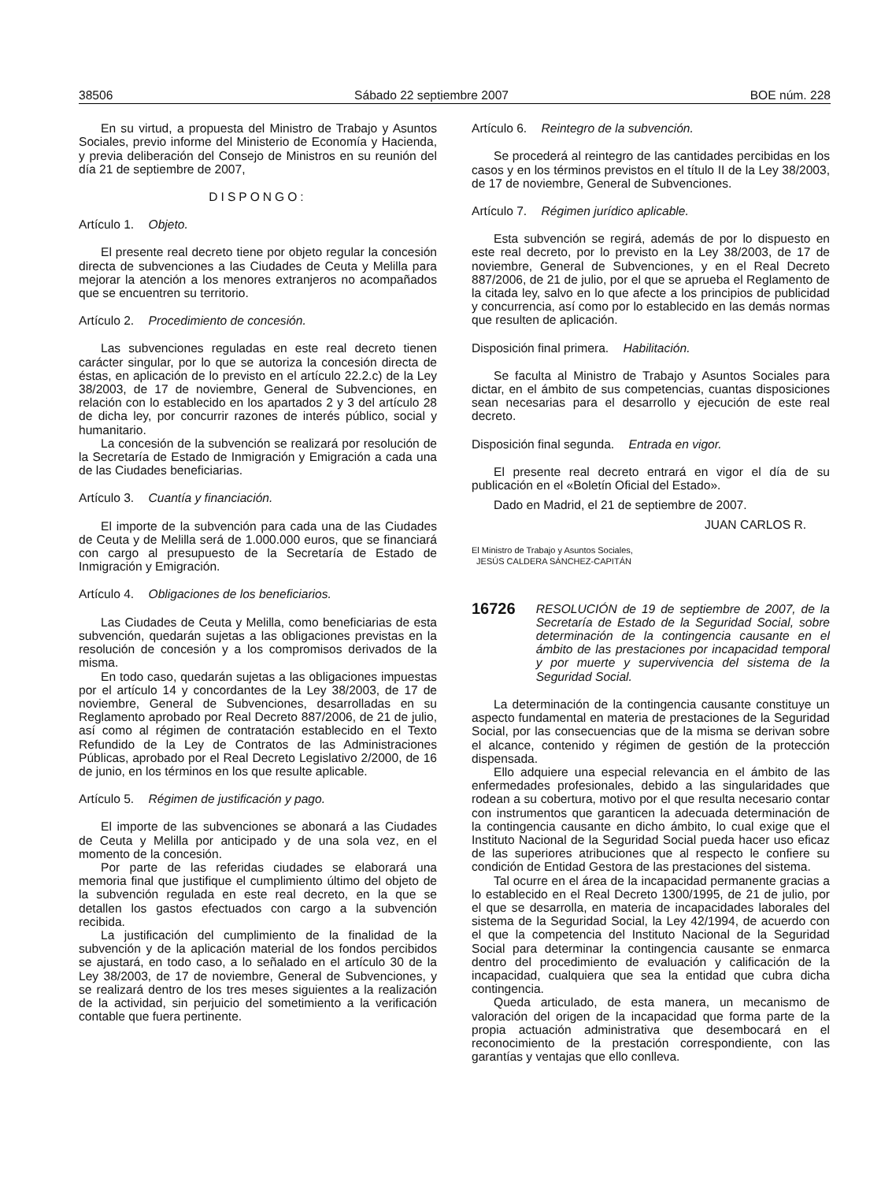38506 Sábado 22 septiembre 2007 BOE núm. 228
En su virtud, a propuesta del Ministro de Trabajo y Asuntos Sociales, previo informe del Ministerio de Economía y Hacienda, y previa deliberación del Consejo de Ministros en su reunión del día 21 de septiembre de 2007,
DISPONGO:
Artículo 1. Objeto.
El presente real decreto tiene por objeto regular la concesión directa de subvenciones a las Ciudades de Ceuta y Melilla para mejorar la atención a los menores extranjeros no acompañados que se encuentren su territorio.
Artículo 2. Procedimiento de concesión.
Las subvenciones reguladas en este real decreto tienen carácter singular, por lo que se autoriza la concesión directa de éstas, en aplicación de lo previsto en el artículo 22.2.c) de la Ley 38/2003, de 17 de noviembre, General de Subvenciones, en relación con lo establecido en los apartados 2 y 3 del artículo 28 de dicha ley, por concurrir razones de interés público, social y humanitario.
La concesión de la subvención se realizará por resolución de la Secretaría de Estado de Inmigración y Emigración a cada una de las Ciudades beneficiarias.
Artículo 3. Cuantía y financiación.
El importe de la subvención para cada una de las Ciudades de Ceuta y de Melilla será de 1.000.000 euros, que se financiará con cargo al presupuesto de la Secretaría de Estado de Inmigración y Emigración.
Artículo 4. Obligaciones de los beneficiarios.
Las Ciudades de Ceuta y Melilla, como beneficiarias de esta subvención, quedarán sujetas a las obligaciones previstas en la resolución de concesión y a los compromisos derivados de la misma.
En todo caso, quedarán sujetas a las obligaciones impuestas por el artículo 14 y concordantes de la Ley 38/2003, de 17 de noviembre, General de Subvenciones, desarrolladas en su Reglamento aprobado por Real Decreto 887/2006, de 21 de julio, así como al régimen de contratación establecido en el Texto Refundido de la Ley de Contratos de las Administraciones Públicas, aprobado por el Real Decreto Legislativo 2/2000, de 16 de junio, en los términos en los que resulte aplicable.
Artículo 5. Régimen de justificación y pago.
El importe de las subvenciones se abonará a las Ciudades de Ceuta y Melilla por anticipado y de una sola vez, en el momento de la concesión.
Por parte de las referidas ciudades se elaborará una memoria final que justifique el cumplimiento último del objeto de la subvención regulada en este real decreto, en la que se detallen los gastos efectuados con cargo a la subvención recibida.
La justificación del cumplimiento de la finalidad de la subvención y de la aplicación material de los fondos percibidos se ajustará, en todo caso, a lo señalado en el artículo 30 de la Ley 38/2003, de 17 de noviembre, General de Subvenciones, y se realizará dentro de los tres meses siguientes a la realización de la actividad, sin perjuicio del sometimiento a la verificación contable que fuera pertinente.
Artículo 6. Reintegro de la subvención.
Se procederá al reintegro de las cantidades percibidas en los casos y en los términos previstos en el título II de la Ley 38/2003, de 17 de noviembre, General de Subvenciones.
Artículo 7. Régimen jurídico aplicable.
Esta subvención se regirá, además de por lo dispuesto en este real decreto, por lo previsto en la Ley 38/2003, de 17 de noviembre, General de Subvenciones, y en el Real Decreto 887/2006, de 21 de julio, por el que se aprueba el Reglamento de la citada ley, salvo en lo que afecte a los principios de publicidad y concurrencia, así como por lo establecido en las demás normas que resulten de aplicación.
Disposición final primera. Habilitación.
Se faculta al Ministro de Trabajo y Asuntos Sociales para dictar, en el ámbito de sus competencias, cuantas disposiciones sean necesarias para el desarrollo y ejecución de este real decreto.
Disposición final segunda. Entrada en vigor.
El presente real decreto entrará en vigor el día de su publicación en el «Boletín Oficial del Estado».
Dado en Madrid, el 21 de septiembre de 2007.
JUAN CARLOS R.
El Ministro de Trabajo y Asuntos Sociales,
JESÚS CALDERA SÁNCHEZ-CAPITÁN
16726 RESOLUCIÓN de 19 de septiembre de 2007, de la Secretaría de Estado de la Seguridad Social, sobre determinación de la contingencia causante en el ámbito de las prestaciones por incapacidad temporal y por muerte y supervivencia del sistema de la Seguridad Social.
La determinación de la contingencia causante constituye un aspecto fundamental en materia de prestaciones de la Seguridad Social, por las consecuencias que de la misma se derivan sobre el alcance, contenido y régimen de gestión de la protección dispensada.
Ello adquiere una especial relevancia en el ámbito de las enfermedades profesionales, debido a las singularidades que rodean a su cobertura, motivo por el que resulta necesario contar con instrumentos que garanticen la adecuada determinación de la contingencia causante en dicho ámbito, lo cual exige que el Instituto Nacional de la Seguridad Social pueda hacer uso eficaz de las superiores atribuciones que al respecto le confiere su condición de Entidad Gestora de las prestaciones del sistema.
Tal ocurre en el área de la incapacidad permanente gracias a lo establecido en el Real Decreto 1300/1995, de 21 de julio, por el que se desarrolla, en materia de incapacidades laborales del sistema de la Seguridad Social, la Ley 42/1994, de acuerdo con el que la competencia del Instituto Nacional de la Seguridad Social para determinar la contingencia causante se enmarca dentro del procedimiento de evaluación y calificación de la incapacidad, cualquiera que sea la entidad que cubra dicha contingencia.
Queda articulado, de esta manera, un mecanismo de valoración del origen de la incapacidad que forma parte de la propia actuación administrativa que desembocará en el reconocimiento de la prestación correspondiente, con las garantías y ventajas que ello conlleva.